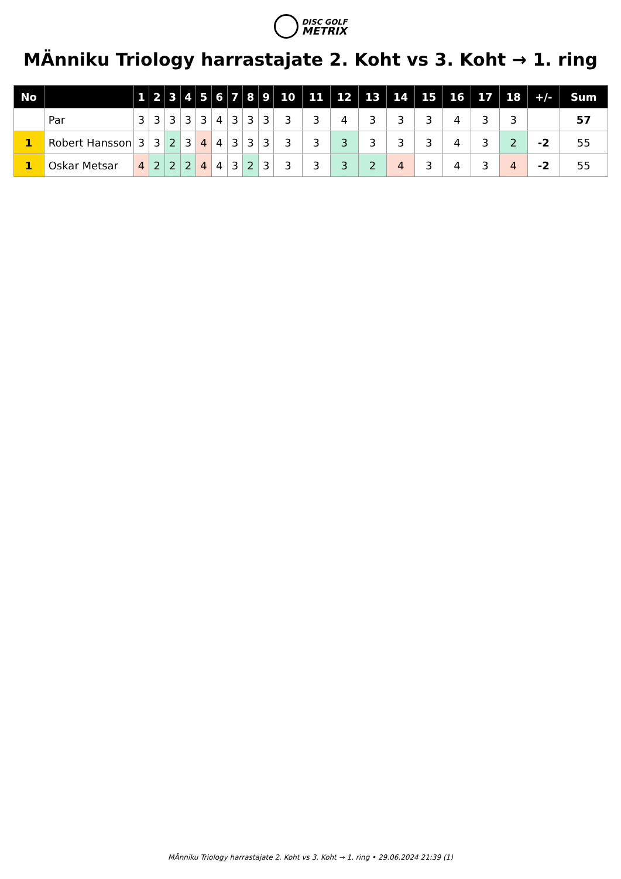DISC GOLF
METRIX
MÄnniku Triology harrastajate 2. Koht vs 3. Koht → 1. ring
| No | | 1 | 2 | 3 | 4 | 5 | 6 | 7 | 8 | 9 | 10 | 11 | 12 | 13 | 14 | 15 | 16 | 17 | 18 | +/- | Sum |
| --- | --- | --- | --- | --- | --- | --- | --- | --- | --- | --- | --- | --- | --- | --- | --- | --- | --- | --- | --- | --- | --- |
| | Par | 3 | 3 | 3 | 3 | 3 | 4 | 3 | 3 | 3 | 3 | 3 | 4 | 3 | 3 | 3 | 4 | 3 | 3 | | 57 |
| 1 | Robert Hansson | 3 | 3 | 2 | 3 | 4 | 4 | 3 | 3 | 3 | 3 | 3 | 3 | 3 | 3 | 3 | 4 | 3 | 2 | -2 | 55 |
| 1 | Oskar Metsar | 4 | 2 | 2 | 2 | 4 | 4 | 3 | 2 | 3 | 3 | 3 | 3 | 2 | 4 | 3 | 4 | 3 | 4 | -2 | 55 |
MÄnniku Triology harrastajate 2. Koht vs 3. Koht → 1. ring • 29.06.2024 21:39 (1)